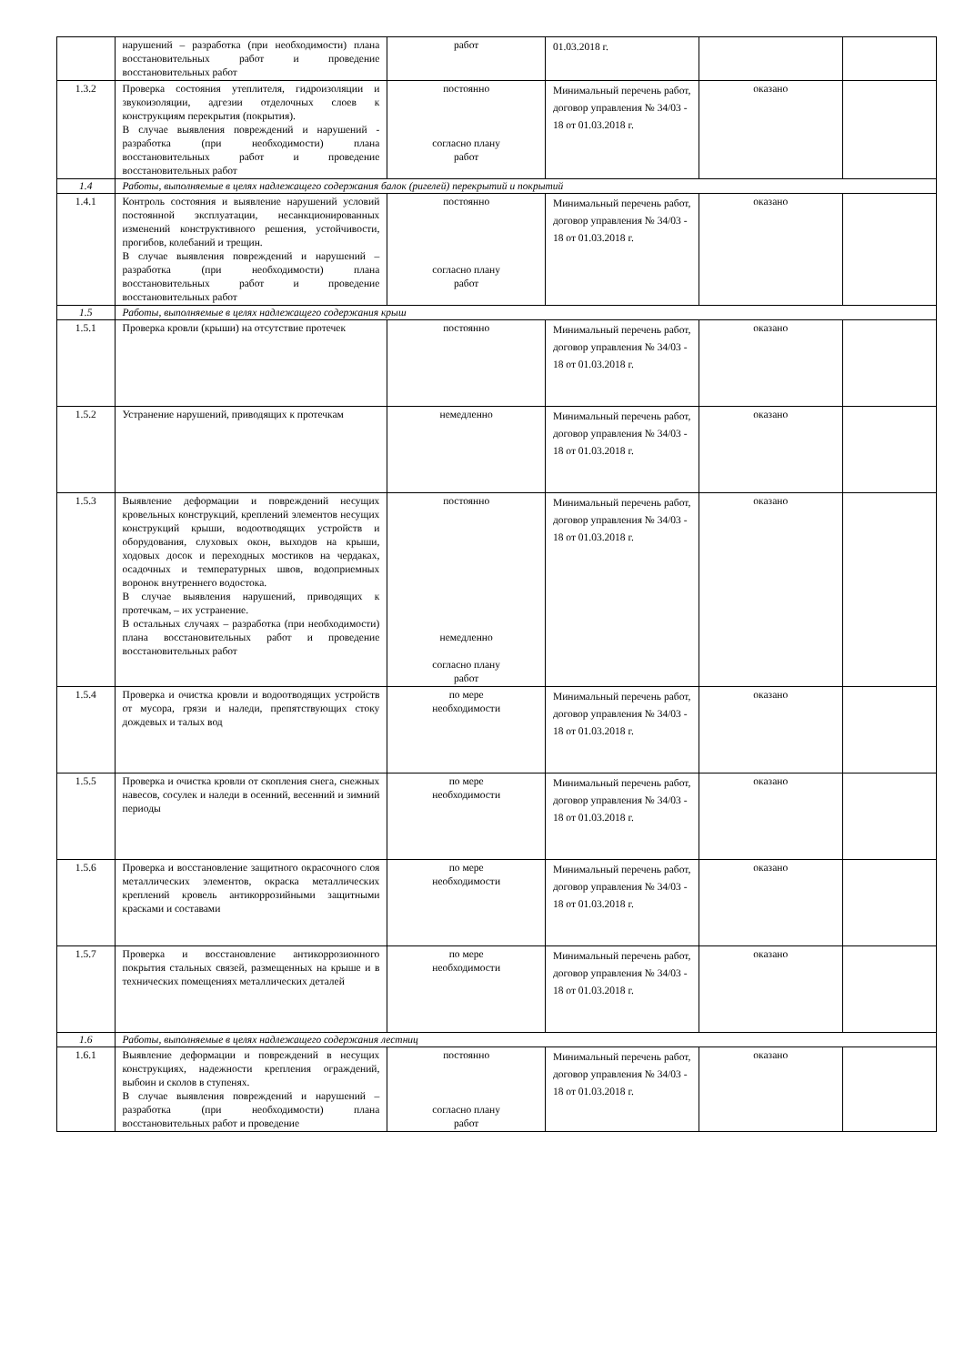| | нарушений – разработка (при необходимости) плана восстановительных работ и проведение восстановительных работ | работ | 01.03.2018 г. | | |
| 1.3.2 | Проверка состояния утеплителя, гидроизоляции и звукоизоляции, адгезии отделочных слоев к конструкциям перекрытия (покрытия). В случае выявления повреждений и нарушений - разработка (при необходимости) плана восстановительных работ и проведение восстановительных работ | постоянно согласно плану работ | Минимальный перечень работ, договор управления № 34/03 - 18 от 01.03.2018 г. | оказано | |
| 1.4 | Работы, выполняемые в целях надлежащего содержания балок (ригелей) перекрытий и покрытий | | | | |
| 1.4.1 | Контроль состояния и выявление нарушений условий постоянной эксплуатации, несанкционированных изменений конструктивного решения, устойчивости, прогибов, колебаний и трещин. В случае выявления повреждений и нарушений – разработка (при необходимости) плана восстановительных работ и проведение восстановительных работ | постоянно согласно плану работ | Минимальный перечень работ, договор управления № 34/03 - 18 от 01.03.2018 г. | оказано | |
| 1.5 | Работы, выполняемые в целях надлежащего содержания крыш | | | | |
| 1.5.1 | Проверка кровли (крыши) на отсутствие протечек | постоянно | Минимальный перечень работ, договор управления № 34/03 - 18 от 01.03.2018 г. | оказано | |
| 1.5.2 | Устранение нарушений, приводящих к протечкам | немедленно | Минимальный перечень работ, договор управления № 34/03 - 18 от 01.03.2018 г. | оказано | |
| 1.5.3 | Выявление деформации и повреждений несущих кровельных конструкций, креплений элементов несущих конструкций крыши, водоотводящих устройств и оборудования, слуховых окон, выходов на крыши, ходовых досок и переходных мостиков на чердаках, осадочных и температурных швов, водоприемных воронок внутреннего водостока. В случае выявления нарушений, приводящих к протечкам, – их устранение. В остальных случаях – разработка (при необходимости) плана восстановительных работ и проведение восстановительных работ | постоянно немедленно согласно плану работ | Минимальный перечень работ, договор управления № 34/03 - 18 от 01.03.2018 г. | оказано | |
| 1.5.4 | Проверка и очистка кровли и водоотводящих устройств от мусора, грязи и наледи, препятствующих стоку дождевых и талых вод | по мере необходимости | Минимальный перечень работ, договор управления № 34/03 - 18 от 01.03.2018 г. | оказано | |
| 1.5.5 | Проверка и очистка кровли от скопления снега, снежных навесов, сосулек и наледи в осенний, весенний и зимний периоды | по мере необходимости | Минимальный перечень работ, договор управления № 34/03 - 18 от 01.03.2018 г. | оказано | |
| 1.5.6 | Проверка и восстановление защитного окрасочного слоя металлических элементов, окраска металлических креплений кровель антикоррозийными защитными красками и составами | по мере необходимости | Минимальный перечень работ, договор управления № 34/03 - 18 от 01.03.2018 г. | оказано | |
| 1.5.7 | Проверка и восстановление антикоррозионного покрытия стальных связей, размещенных на крыше и в технических помещениях металлических деталей | по мере необходимости | Минимальный перечень работ, договор управления № 34/03 - 18 от 01.03.2018 г. | оказано | |
| 1.6 | Работы, выполняемые в целях надлежащего содержания лестниц | | | | |
| 1.6.1 | Выявление деформации и повреждений в несущих конструкциях, надежности крепления ограждений, выбоин и сколов в ступенях. В случае выявления повреждений и нарушений – разработка (при необходимости) плана восстановительных работ и проведение | постоянно согласно плану работ | Минимальный перечень работ, договор управления № 34/03 - 18 от 01.03.2018 г. | оказано | |